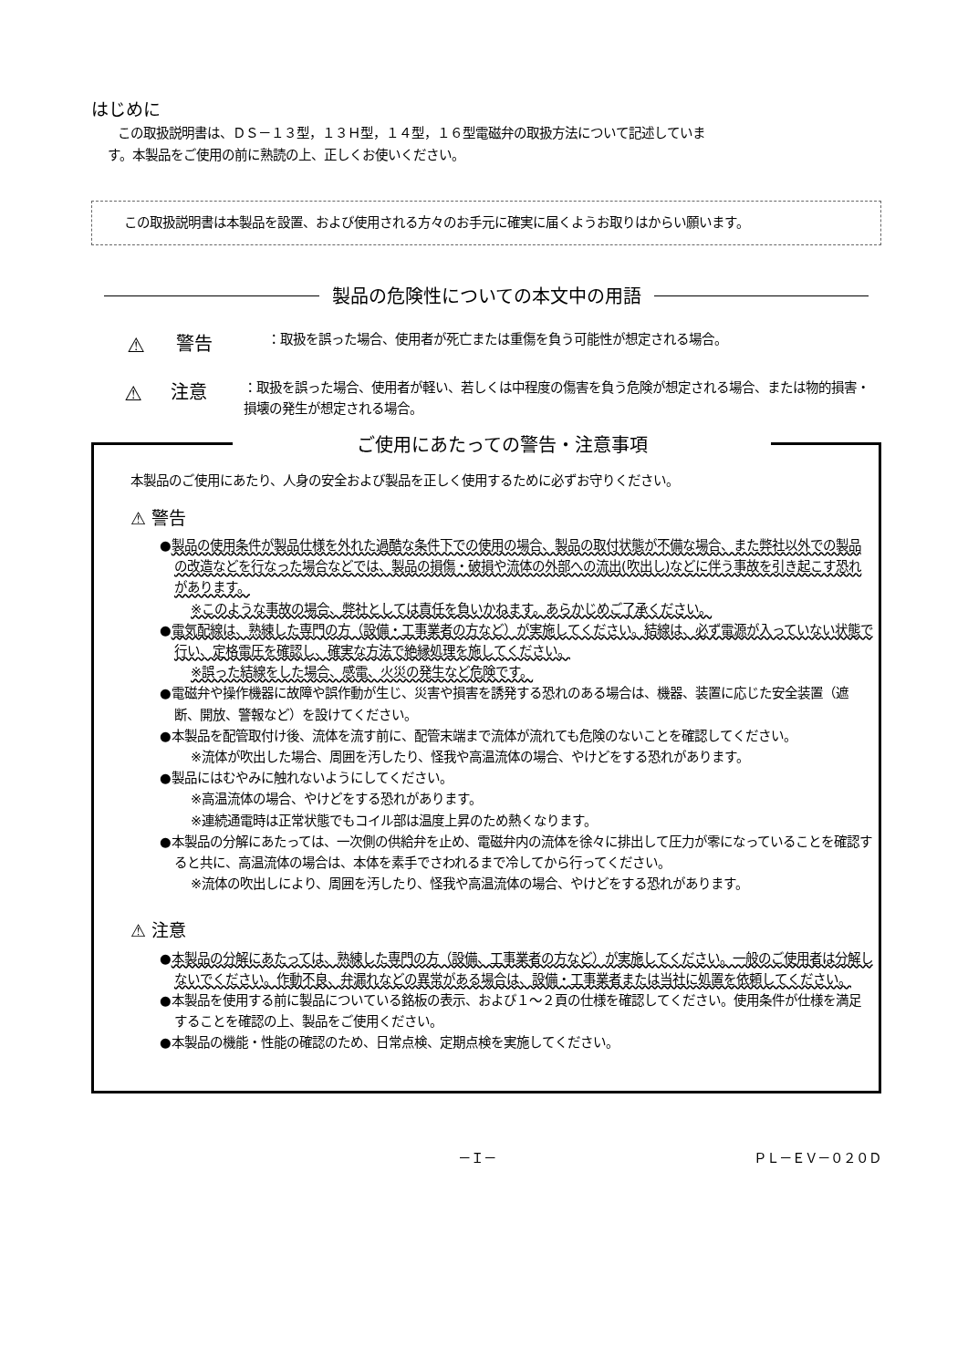はじめに
この取扱説明書は、ＤＳ－１３型，１３Ｈ型，１４型，１６型電磁弁の取扱方法について記述していま
す。本製品をご使用の前に熟読の上、正しくお使いください。
この取扱説明書は本製品を設置、および使用される方々のお手元に確実に届くようお取りはからい願います。
製品の危険性についての本文中の用語
⚠ 警告 ：取扱を誤った場合、使用者が死亡または重傷を負う可能性が想定される場合。
⚠ 注意 ：取扱を誤った場合、使用者が軽い、若しくは中程度の傷害を負う危険が想定される場合、または物的損害・損壊の発生が想定される場合。
ご使用にあたっての警告・注意事項
本製品のご使用にあたり、人身の安全および製品を正しく使用するために必ずお守りください。
⚠ 警告
●製品の使用条件が製品仕様を外れた過酷な条件下での使用の場合、製品の取付状態が不備な場合、また弊社以外での製品の改造などを行なった場合などでは、製品の損傷・破損や流体の外部への流出(吹出し)などに伴う事故を引き起こす恐れがあります。
※このような事故の場合、弊社としては責任を負いかねます。あらかじめご了承ください。
●電気配線は、熟練した専門の方（設備・工事業者の方など）が実施してください。結線は、必ず電源が入っていない状態で行い、定格電圧を確認し、確実な方法で絶縁処理を施してください。
※誤った結線をした場合、感電、火災の発生など危険です。
●電磁弁や操作機器に故障や誤作動が生じ、災害や損害を誘発する恐れのある場合は、機器、装置に応じた安全装置（遮断、開放、警報など）を設けてください。
●本製品を配管取付け後、流体を流す前に、配管末端まで流体が流れても危険のないことを確認してください。
※流体が吹出した場合、周囲を汚したり、怪我や高温流体の場合、やけどをする恐れがあります。
●製品にはむやみに触れないようにしてください。
※高温流体の場合、やけどをする恐れがあります。
※連続通電時は正常状態でもコイル部は温度上昇のため熱くなります。
●本製品の分解にあたっては、一次側の供給弁を止め、電磁弁内の流体を徐々に排出して圧力が零になっていることを確認すると共に、高温流体の場合は、本体を素手でさわれるまで冷してから行ってください。
※流体の吹出しにより、周囲を汚したり、怪我や高温流体の場合、やけどをする恐れがあります。
⚠ 注意
●本製品の分解にあたっては、熟練した専門の方（設備、工事業者の方など）が実施してください。一般のご使用者は分解しないでください。作動不良、弁漏れなどの異常がある場合は、設備・工事業者または当社に処置を依頼してください。
●本製品を使用する前に製品についている銘板の表示、および１～２頁の仕様を確認してください。使用条件が仕様を満足することを確認の上、製品をご使用ください。
●本製品の機能・性能の確認のため、日常点検、定期点検を実施してください。
－Ｉ－ ＰＬ－ＥＶ－０２０Ｄ